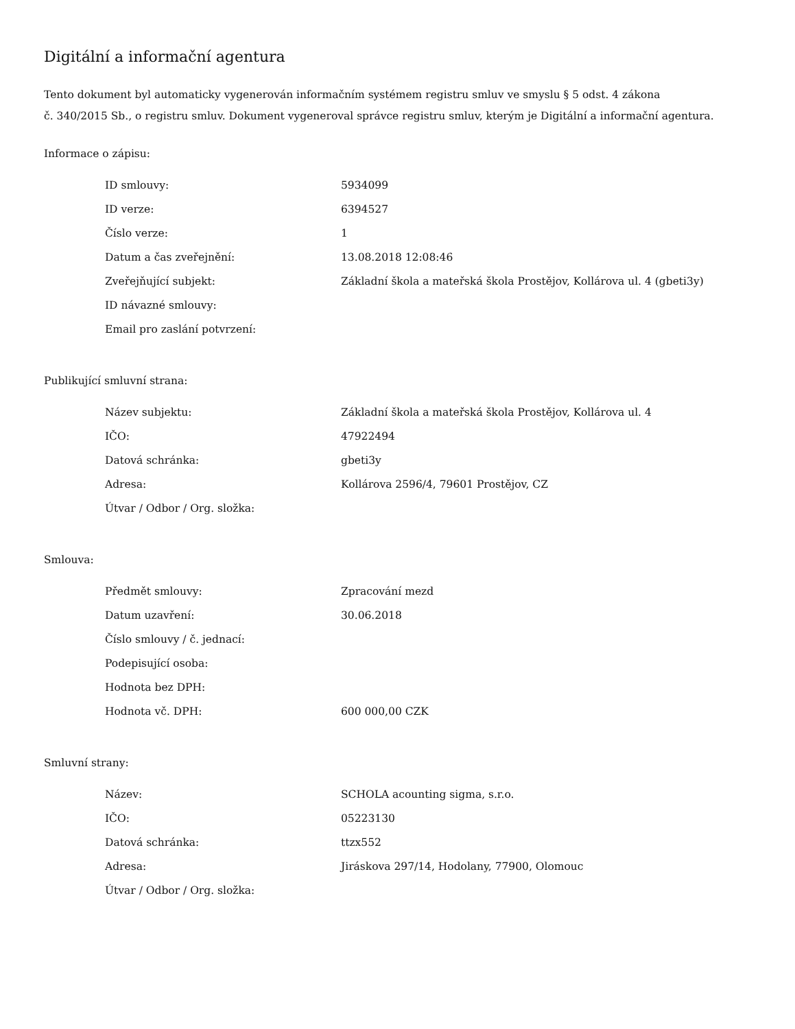Digitální a informační agentura
Tento dokument byl automaticky vygenerován informačním systémem registru smluv ve smyslu § 5 odst. 4 zákona
č. 340/2015 Sb., o registru smluv. Dokument vygeneroval správce registru smluv, kterým je Digitální a informační agentura.
Informace o zápisu:
| ID smlouvy: | 5934099 |
| ID verze: | 6394527 |
| Číslo verze: | 1 |
| Datum a čas zveřejnění: | 13.08.2018 12:08:46 |
| Zveřejňující subjekt: | Základní škola a mateřská škola Prostějov, Kollárova ul. 4 (gbeti3y) |
| ID návazné smlouvy: | |
| Email pro zaslání potvrzení: | |
Publikující smluvní strana:
| Název subjektu: | Základní škola a mateřská škola Prostějov, Kollárova ul. 4 |
| IČO: | 47922494 |
| Datová schránka: | gbeti3y |
| Adresa: | Kollárova 2596/4, 79601 Prostějov, CZ |
| Útvar / Odbor / Org. složka: | |
Smlouva:
| Předmět smlouvy: | Zpracování mezd |
| Datum uzavření: | 30.06.2018 |
| Číslo smlouvy / č. jednací: | |
| Podepisující osoba: | |
| Hodnota bez DPH: | |
| Hodnota vč. DPH: | 600 000,00 CZK |
Smluvní strany:
| Název: | SCHOLA acounting sigma, s.r.o. |
| IČO: | 05223130 |
| Datová schránka: | ttzx552 |
| Adresa: | Jiráskova 297/14, Hodolany, 77900, Olomouc |
| Útvar / Odbor / Org. složka: | |